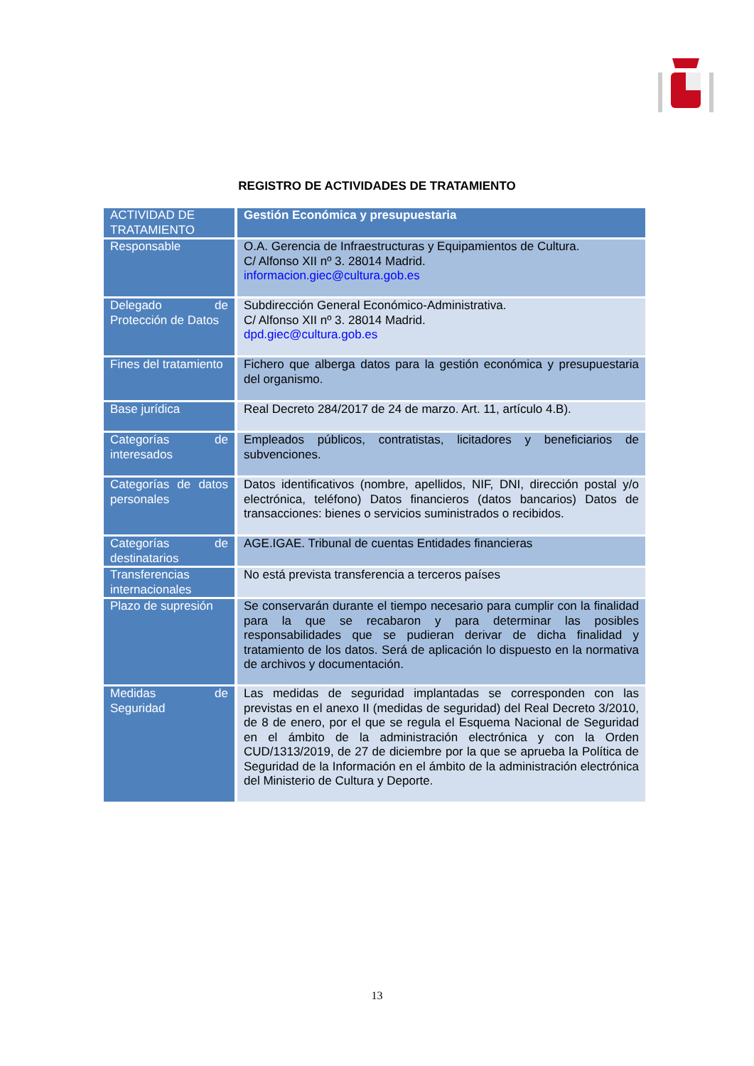REGISTRO DE ACTIVIDADES DE TRATAMIENTO
| ACTIVIDAD DE TRATAMIENTO | Gestión Económica y presupuestaria |
| --- | --- |
| Responsable | O.A. Gerencia de Infraestructuras y Equipamientos de Cultura. C/ Alfonso XII nº 3. 28014 Madrid. informacion.giec@cultura.gob.es |
| Delegado de Protección de Datos | Subdirección General Económico-Administrativa. C/ Alfonso XII nº 3. 28014 Madrid. dpd.giec@cultura.gob.es |
| Fines del tratamiento | Fichero que alberga datos para la gestión económica y presupuestaria del organismo. |
| Base jurídica | Real Decreto 284/2017 de 24 de marzo. Art. 11, artículo 4.B). |
| Categorías de interesados | Empleados públicos, contratistas, licitadores y beneficiarios de subvenciones. |
| Categorías de datos personales | Datos identificativos (nombre, apellidos, NIF, DNI, dirección postal y/o electrónica, teléfono) Datos financieros (datos bancarios) Datos de transacciones: bienes o servicios suministrados o recibidos. |
| Categorías de destinatarios | AGE.IGAE. Tribunal de cuentas Entidades financieras |
| Transferencias internacionales | No está prevista transferencia a terceros países |
| Plazo de supresión | Se conservarán durante el tiempo necesario para cumplir con la finalidad para la que se recabaron y para determinar las posibles responsabilidades que se pudieran derivar de dicha finalidad y tratamiento de los datos. Será de aplicación lo dispuesto en la normativa de archivos y documentación. |
| Medidas de Seguridad | Las medidas de seguridad implantadas se corresponden con las previstas en el anexo II (medidas de seguridad) del Real Decreto 3/2010, de 8 de enero, por el que se regula el Esquema Nacional de Seguridad en el ámbito de la administración electrónica y con la Orden CUD/1313/2019, de 27 de diciembre por la que se aprueba la Política de Seguridad de la Información en el ámbito de la administración electrónica del Ministerio de Cultura y Deporte. |
13